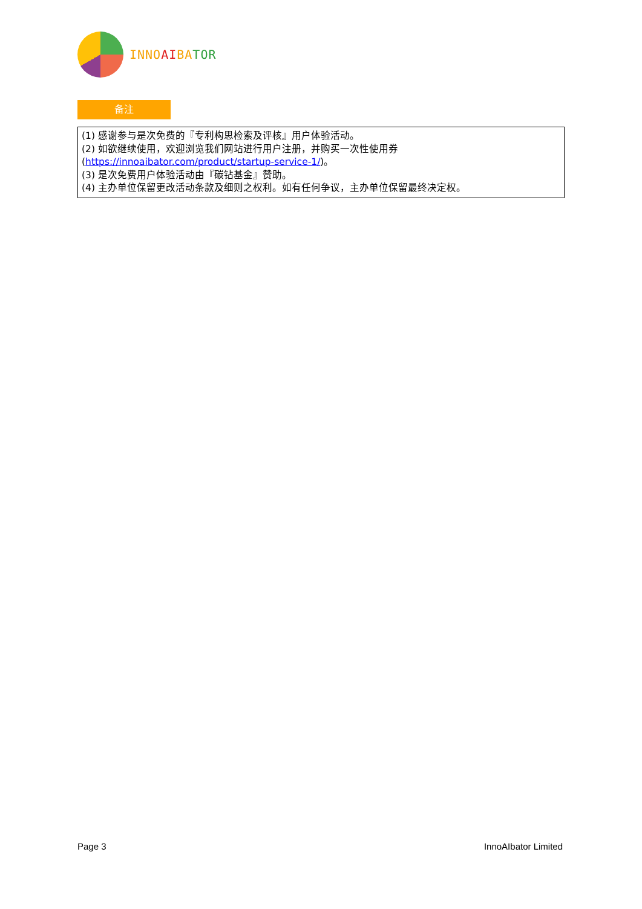INNO AI BA TOR
备注
(1) 感谢参与是次免费的『专利构思检索及评核』用户体验活动。
(2) 如欲继续使用，欢迎浏览我们网站进行用户注册，并购买一次性使用券
(https://innoaibator.com/product/startup-service-1/)。
(3) 是次免费用户体验活动由『碳钻基金』赞助。
(4) 主办单位保留更改活动条款及细则之权利。如有任何争议，主办单位保留最终决定权。
Page 3 InnoAIbator Limited